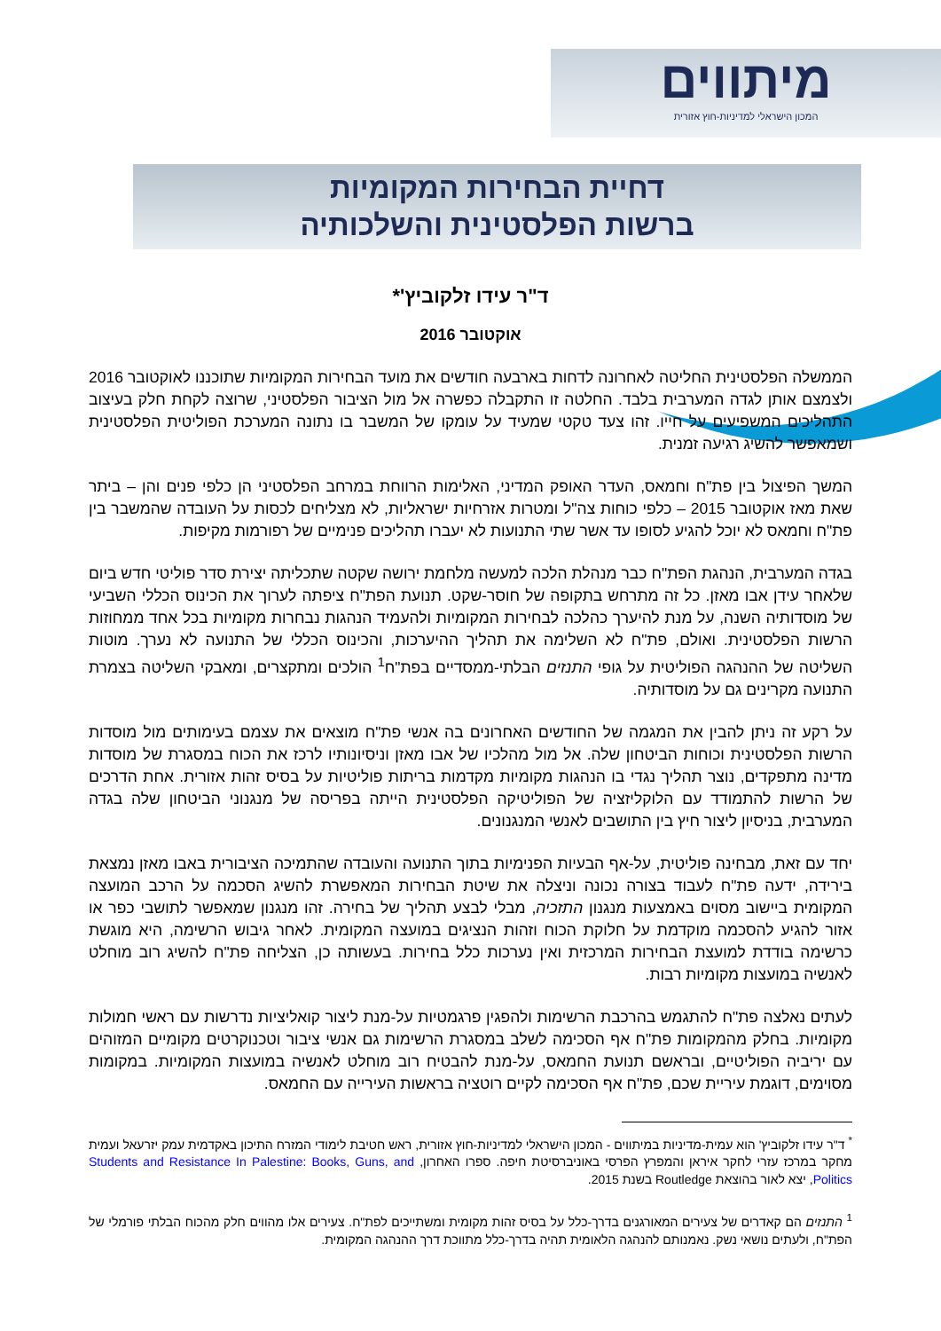מיתווים
המכון הישראלי למדיניות-חוץ אזורית
דחיית הבחירות המקומיות
ברשות הפלסטינית והשלכותיה
ד"ר עידו זלקוביץ'*
אוקטובר 2016
הממשלה הפלסטינית החליטה לאחרונה לדחות בארבעה חודשים את מועד הבחירות המקומיות שתוכננו לאוקטובר 2016 ולצמצם אותן לגדה המערבית בלבד. החלטה זו התקבלה כפשרה אל מול הציבור הפלסטיני, שרוצה לקחת חלק בעיצוב התהליכים המשפיעים על חייו. זהו צעד טקטי שמעיד על עומקו של המשבר בו נתונה המערכת הפוליטית הפלסטינית ושמאפשר להשיג רגיעה זמנית.
המשך הפיצול בין פת"ח וחמאס, העדר האופק המדיני, האלימות הרווחת במרחב הפלסטיני הן כלפי פנים והן – ביתר שאת מאז אוקטובר 2015 – כלפי כוחות צה"ל ומטרות אזרחיות ישראליות, לא מצליחים לכסות על העובדה שהמשבר בין פת"ח וחמאס לא יוכל להגיע לסופו עד אשר שתי התנועות לא יעברו תהליכים פנימיים של רפורמות מקיפות.
בגדה המערבית, הנהגת הפת"ח כבר מנהלת הלכה למעשה מלחמת ירושה שקטה שתכליתה יצירת סדר פוליטי חדש ביום שלאחר עידן אבו מאזן. כל זה מתרחש בתקופה של חוסר-שקט. תנועת הפת"ח ציפתה לערוך את הכינוס הכללי השביעי של מוסדותיה השנה, על מנת להיערך כהלכה לבחירות המקומיות ולהעמיד הנהגות נבחרות מקומיות בכל אחד ממחוזות הרשות הפלסטינית. ואולם, פת"ח לא השלימה את תהליך ההיערכות, והכינוס הכללי של התנועה לא נערך. מוטות השליטה של ההנהגה הפוליטית על גופי התנזים הבלתי-ממסדיים בפת"ח<sup>1</sup> הולכים ומתקצרים, ומאבקי השליטה בצמרת התנועה מקרינים גם על מוסדותיה.
על רקע זה ניתן להבין את המגמה של החודשים האחרונים בה אנשי פת"ח מוצאים את עצמם בעימותים מול מוסדות הרשות הפלסטינית וכוחות הביטחון שלה. אל מול מהלכיו של אבו מאזן וניסיונותיו לרכז את הכוח במסגרת של מוסדות מדינה מתפקדים, נוצר תהליך נגדי בו הנהגות מקומיות מקדמות בריתות פוליטיות על בסיס זהות אזורית. אחת הדרכים של הרשות להתמודד עם הלוקליזציה של הפוליטיקה הפלסטינית הייתה בפריסה של מנגנוני הביטחון שלה בגדה המערבית, בניסיון ליצור חיץ בין התושבים לאנשי המנגנונים.
יחד עם זאת, מבחינה פוליטית, על-אף הבעיות הפנימיות בתוך התנועה והעובדה שהתמיכה הציבורית באבו מאזן נמצאת בירידה, ידעה פת"ח לעבוד בצורה נכונה וניצלה את שיטת הבחירות המאפשרת להשיג הסכמה על הרכב המועצה המקומית ביישוב מסוים באמצעות מנגנון התזכיה, מבלי לבצע תהליך של בחירה. זהו מנגנון שמאפשר לתושבי כפר או אזור להגיע להסכמה מוקדמת על חלוקת הכוח וזהות הנציגים במועצה המקומית. לאחר גיבוש הרשימה, היא מוגשת כרשימה בודדת למועצת הבחירות המרכזית ואין נערכות כלל בחירות. בעשותה כן, הצליחה פת"ח להשיג רוב מוחלט לאנשיה במועצות מקומיות רבות.
לעתים נאלצה פת"ח להתגמש בהרכבת הרשימות ולהפגין פרגמטיות על-מנת ליצור קואליציות נדרשות עם ראשי חמולות מקומיות. בחלק מהמקומות פת"ח אף הסכימה לשלב במסגרת הרשימות גם אנשי ציבור וטכנוקרטים מקומיים המזוהים עם יריביה הפוליטיים, ובראשם תנועת החמאס, על-מנת להבטיח רוב מוחלט לאנשיה במועצות המקומיות. במקומות מסוימים, דוגמת עיריית שכם, פת"ח אף הסכימה לקיים רוטציה בראשות העירייה עם החמאס.
<sup>*</sup> ד"ר עידו זלקוביץ' הוא עמית-מדיניות במיתווים - המכון הישראלי למדיניות-חוץ אזורית, ראש חטיבת לימודי המזרח התיכון באקדמית עמק יזרעאל ועמית מחקר במרכז עזרי לחקר איראן והמפרץ הפרסי באוניברסיטת חיפה. ספרו האחרון, Students and Resistance In Palestine: Books, Guns, and Politics, יצא לאור בהוצאת Routledge בשנת 2015.
<sup>1</sup> התנזים הם קאדרים של צעירים המאורגנים בדרך-כלל על בסיס זהות מקומית ומשתייכים לפת"ח. צעירים אלו מהווים חלק מהכוח הבלתי פורמלי של הפת"ח, ולעתים נושאי נשק. נאמנותם להנהגה הלאומית תהיה בדרך-כלל מתווכת דרך ההנהגה המקומית.